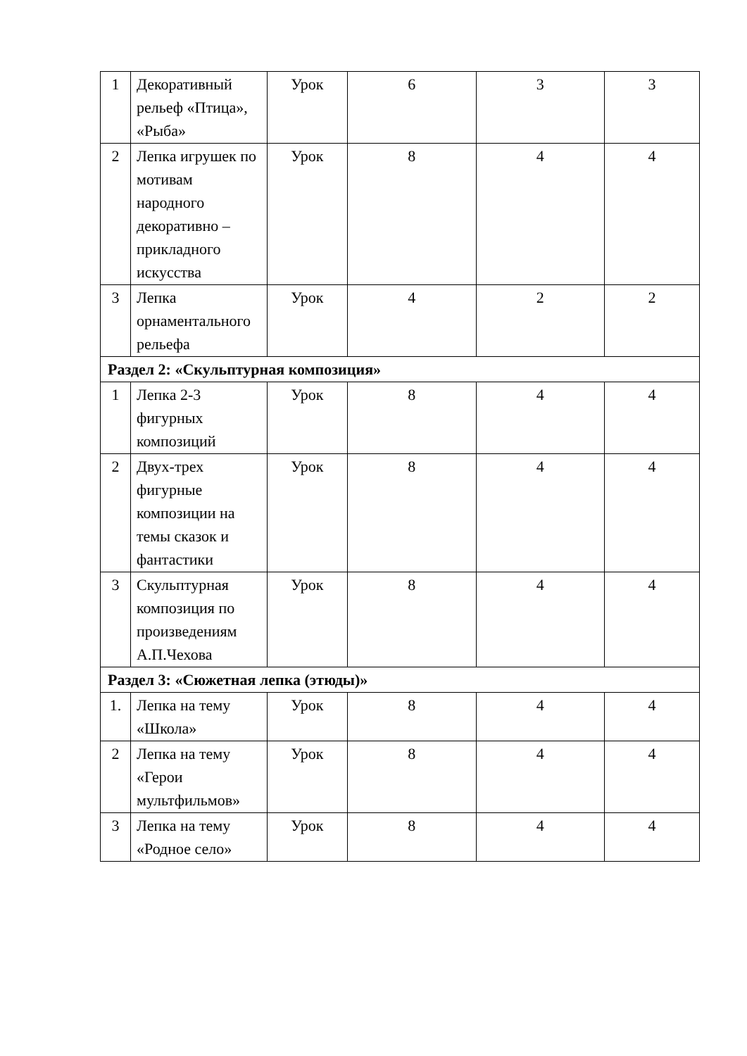| 1 | Декоративный рельеф «Птица», «Рыба» | Урок | 6 | 3 | 3 |
| 2 | Лепка игрушек по мотивам народного декоративно – прикладного искусства | Урок | 8 | 4 | 4 |
| 3 | Лепка орнаментального рельефа | Урок | 4 | 2 | 2 |
| Раздел 2: «Скульптурная композиция» | | | | | |
| 1 | Лепка 2-3 фигурных композиций | Урок | 8 | 4 | 4 |
| 2 | Двух-трех фигурные композиции на темы сказок и фантастики | Урок | 8 | 4 | 4 |
| 3 | Скульптурная композиция по произведениям А.П.Чехова | Урок | 8 | 4 | 4 |
| Раздел 3: «Сюжетная лепка (этюды)» | | | | | |
| 1. | Лепка на тему «Школа» | Урок | 8 | 4 | 4 |
| 2 | Лепка на тему «Герои мультфильмов» | Урок | 8 | 4 | 4 |
| 3 | Лепка на тему «Родное село» | Урок | 8 | 4 | 4 |